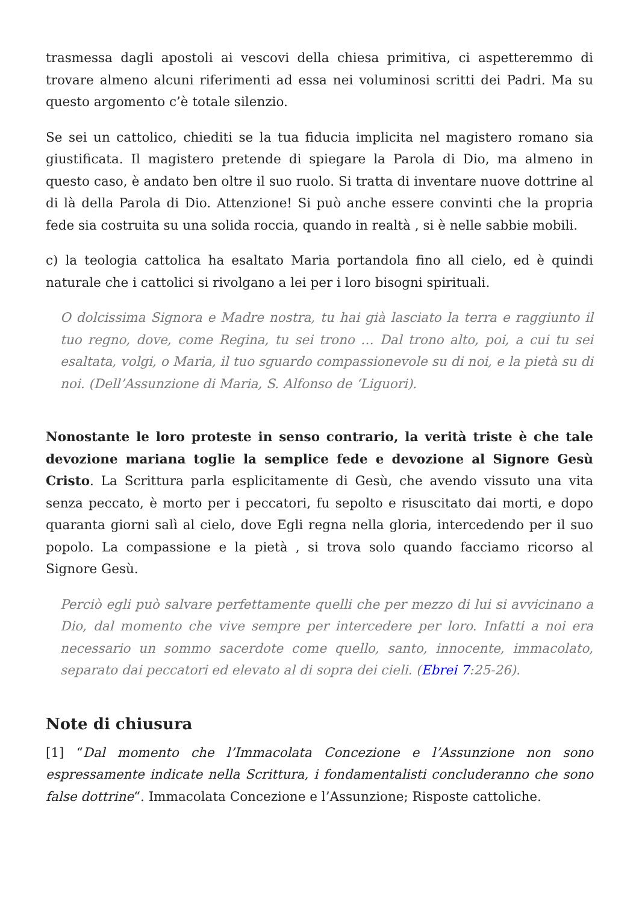trasmessa dagli apostoli ai vescovi della chiesa primitiva, ci aspetteremmo di trovare almeno alcuni riferimenti ad essa nei voluminosi scritti dei Padri. Ma su questo argomento c’è totale silenzio.
Se sei un cattolico, chiediti se la tua fiducia implicita nel magistero romano sia giustificata. Il magistero pretende di spiegare la Parola di Dio, ma almeno in questo caso, è andato ben oltre il suo ruolo. Si tratta di inventare nuove dottrine al di là della Parola di Dio. Attenzione! Si può anche essere convinti che la propria fede sia costruita su una solida roccia, quando in realtà , si è nelle sabbie mobili.
c) la teologia cattolica ha esaltato Maria portandola fino all cielo, ed è quindi naturale che i cattolici si rivolgano a lei per i loro bisogni spirituali.
O dolcissima Signora e Madre nostra, tu hai già lasciato la terra e raggiunto il tuo regno, dove, come Regina, tu sei trono … Dal trono alto, poi, a cui tu sei esaltata, volgi, o Maria, il tuo sguardo compassionevole su di noi, e la pietà su di noi. (Dell’Assunzione di Maria, S. Alfonso de ‘Liguori).
Nonostante le loro proteste in senso contrario, la verità triste è che tale devozione mariana toglie la semplice fede e devozione al Signore Gesù Cristo. La Scrittura parla esplicitamente di Gesù, che avendo vissuto una vita senza peccato, è morto per i peccatori, fu sepolto e risuscitato dai morti, e dopo quaranta giorni salì al cielo, dove Egli regna nella gloria, intercedendo per il suo popolo. La compassione e la pietà , si trova solo quando facciamo ricorso al Signore Gesù.
Perciò egli può salvare perfettamente quelli che per mezzo di lui si avvicinano a Dio, dal momento che vive sempre per intercedere per loro. Infatti a noi era necessario un sommo sacerdote come quello, santo, innocente, immacolato, separato dai peccatori ed elevato al di sopra dei cieli. (Ebrei 7:25-26).
Note di chiusura
[1] “Dal momento che l’Immacolata Concezione e l’Assunzione non sono espressamente indicate nella Scrittura, i fondamentalisti concluderanno che sono false dottrine“. Immacolata Concezione e l’Assunzione; Risposte cattoliche.